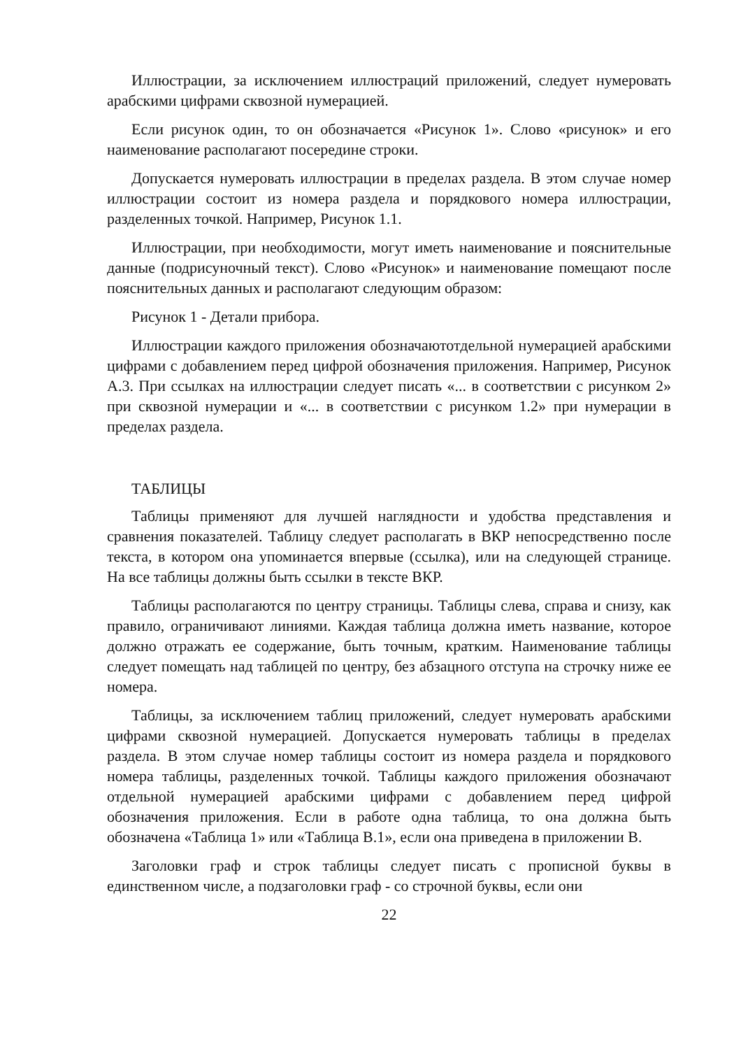Иллюстрации, за исключением иллюстраций приложений, следует нумеровать арабскими цифрами сквозной нумерацией.
Если рисунок один, то он обозначается «Рисунок 1». Слово «рисунок» и его наименование располагают посередине строки.
Допускается нумеровать иллюстрации в пределах раздела. В этом случае номер иллюстрации состоит из номера раздела и порядкового номера иллюстрации, разделенных точкой. Например, Рисунок 1.1.
Иллюстрации, при необходимости, могут иметь наименование и пояснительные данные (подрисуночный текст). Слово «Рисунок» и наименование помещают после пояснительных данных и располагают следующим образом:
Рисунок 1 - Детали прибора.
Иллюстрации каждого приложения обозначаютотдельной нумерацией арабскими цифрами с добавлением перед цифрой обозначения приложения. Например, Рисунок А.3. При ссылках на иллюстрации следует писать «... в соответствии с рисунком 2» при сквозной нумерации и «... в соответствии с рисунком 1.2» при нумерации в пределах раздела.
ТАБЛИЦЫ
Таблицы применяют для лучшей наглядности и удобства представления и сравнения показателей. Таблицу следует располагать в ВКР непосредственно после текста, в котором она упоминается впервые (ссылка), или на следующей странице. На все таблицы должны быть ссылки в тексте ВКР.
Таблицы располагаются по центру страницы. Таблицы слева, справа и снизу, как правило, ограничивают линиями. Каждая таблица должна иметь название, которое должно отражать ее содержание, быть точным, кратким. Наименование таблицы следует помещать над таблицей по центру, без абзацного отступа на строчку ниже ее номера.
Таблицы, за исключением таблиц приложений, следует нумеровать арабскими цифрами сквозной нумерацией. Допускается нумеровать таблицы в пределах раздела. В этом случае номер таблицы состоит из номера раздела и порядкового номера таблицы, разделенных точкой. Таблицы каждого приложения обозначают отдельной нумерацией арабскими цифрами с добавлением перед цифрой обозначения приложения. Если в работе одна таблица, то она должна быть обозначена «Таблица 1» или «Таблица В.1», если она приведена в приложении В.
Заголовки граф и строк таблицы следует писать с прописной буквы в единственном числе, а подзаголовки граф - со строчной буквы, если они
22